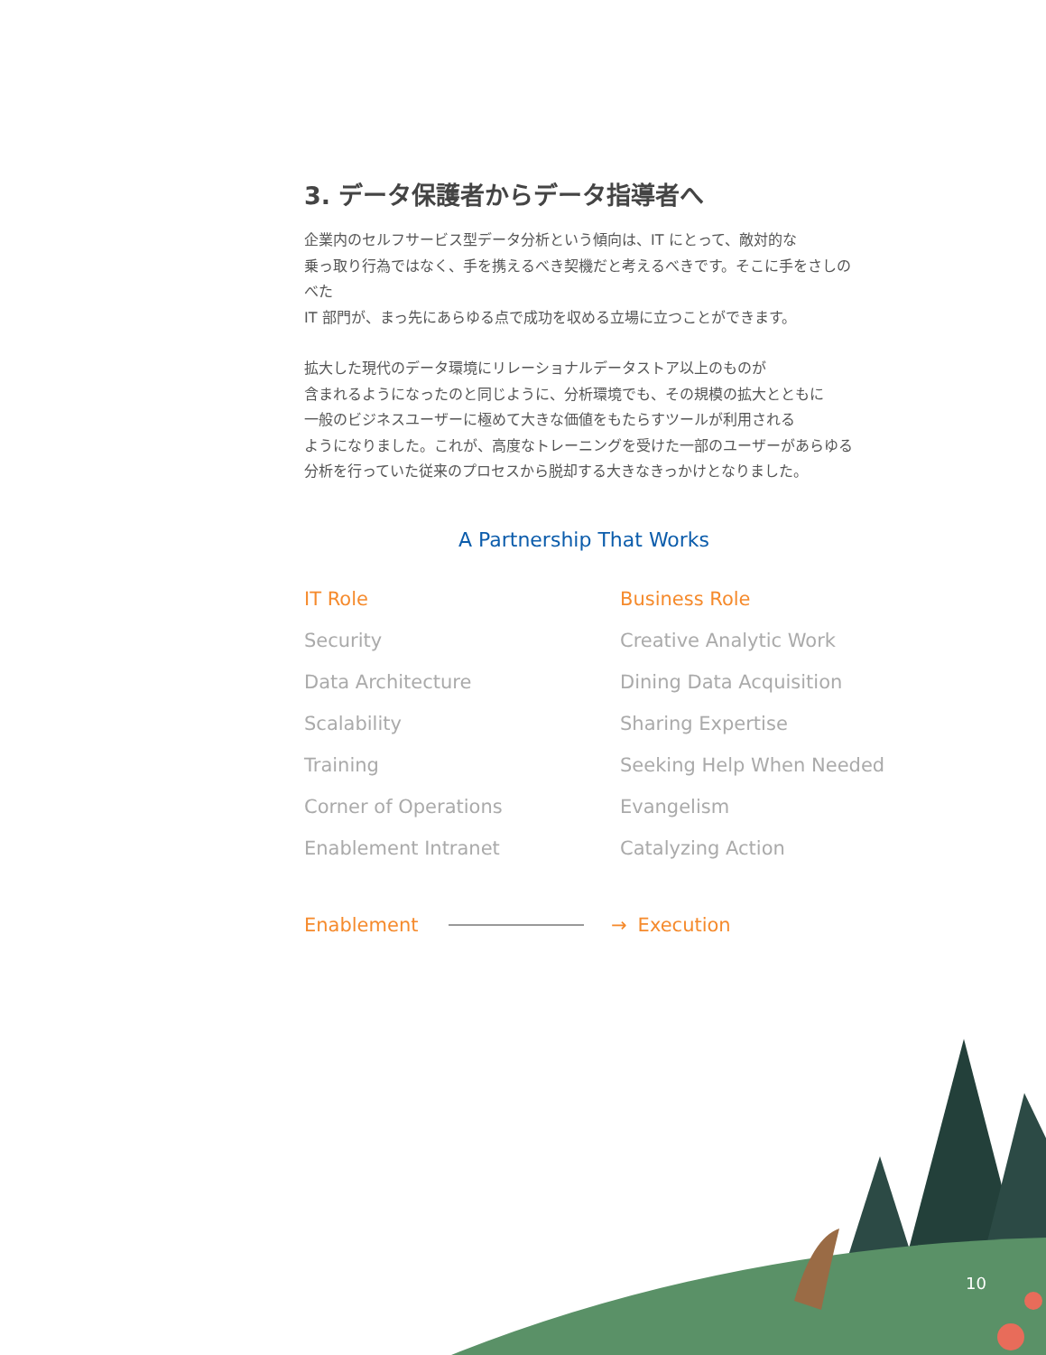3. データ保護者からデータ指導者へ
企業内のセルフサービス型データ分析という傾向は、IT にとって、敵対的な
乗っ取り行為ではなく、手を携えるべき契機だと考えるべきです。そこに手をさしのべた
IT 部門が、まっ先にあらゆる点で成功を収める立場に立つことができます。
拡大した現代のデータ環境にリレーショナルデータストア以上のものが
含まれるようになったのと同じように、分析環境でも、その規模の拡大とともに
一般のビジネスユーザーに極めて大きな価値をもたらすツールが利用される
ようになりました。これが、高度なトレーニングを受けた一部のユーザーがあらゆる
分析を行っていた従来のプロセスから脱却する大きなきっかけとなりました。
A Partnership That Works
| IT Role | Business Role |
| --- | --- |
| Security | Creative Analytic Work |
| Data Architecture | Dining Data Acquisition |
| Scalability | Sharing Expertise |
| Training | Seeking Help When Needed |
| Corner of Operations | Evangelism |
| Enablement Intranet | Catalyzing Action |
Enablement → Execution
10